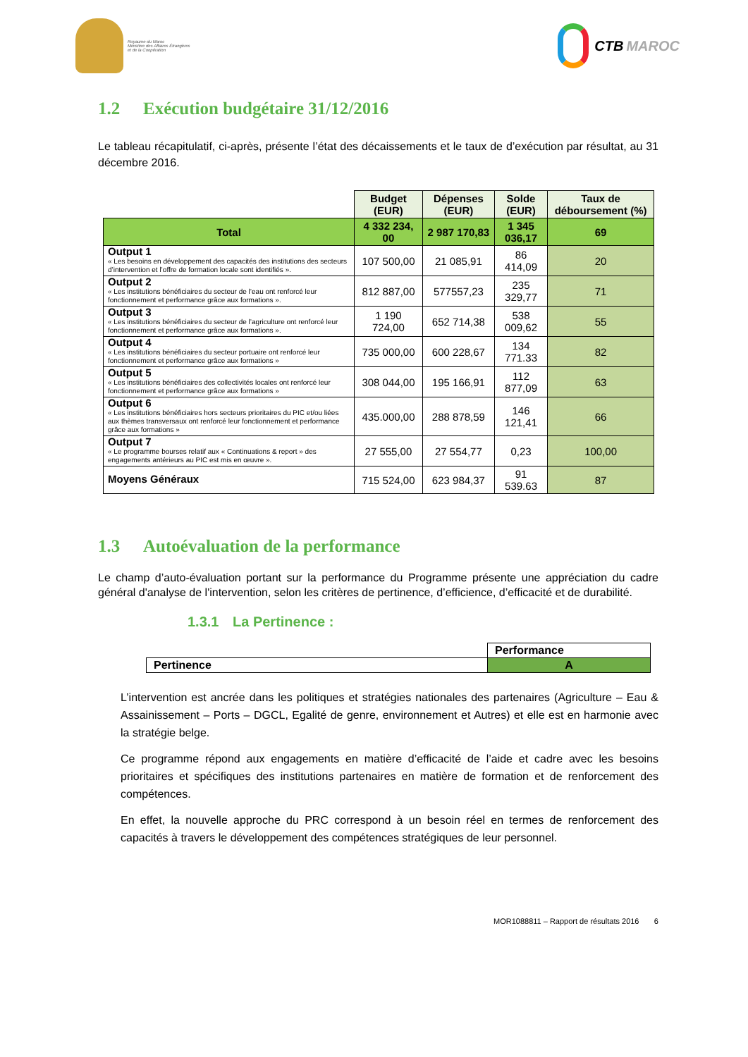Royaume du Maroc
Ministère des Affaires Étrangères
et de la Coopération
CTB MAROC
1.2 Exécution budgétaire 31/12/2016
Le tableau récapitulatif, ci-après, présente l’état des décaissements et le taux de d’exécution par résultat, au 31 décembre 2016.
| | Budget (EUR) | Dépenses (EUR) | Solde (EUR) | Taux de déboursement (%) |
| Total | 4 332 234, 00 | 2 987 170,83 | 1 345 036,17 | 69 |
| Output 1 « Les besoins en développement des capacités des institutions des secteurs d’intervention et l’offre de formation locale sont identifiés ». | 107 500,00 | 21 085,91 | 86 414,09 | 20 |
| Output 2 « Les institutions bénéficiaires du secteur de l’eau ont renforcé leur fonctionnement et performance grâce aux formations ». | 812 887,00 | 577557,23 | 235 329,77 | 71 |
| Output 3 « Les institutions bénéficiaires du secteur de l’agriculture ont renforcé leur fonctionnement et performance grâce aux formations ». | 1 190 724,00 | 652 714,38 | 538 009,62 | 55 |
| Output 4 « Les institutions bénéficiaires du secteur portuaire ont renforcé leur fonctionnement et performance grâce aux formations » | 735 000,00 | 600 228,67 | 134 771.33 | 82 |
| Output 5 « Les institutions bénéficiaires des collectivités locales ont renforcé leur fonctionnement et performance grâce aux formations » | 308 044,00 | 195 166,91 | 112 877,09 | 63 |
| Output 6 « Les institutions bénéficiaires hors secteurs prioritaires du PIC et/ou liées aux thèmes transversaux ont renforcé leur fonctionnement et performance grâce aux formations » | 435.000,00 | 288 878,59 | 146 121,41 | 66 |
| Output 7 « Le programme bourses relatif aux « Continuations & report » des engagements antérieurs au PIC est mis en œuvre ». | 27 555,00 | 27 554,77 | 0,23 | 100,00 |
| Moyens Généraux | 715 524,00 | 623 984,37 | 91 539.63 | 87 |
1.3 Autoévaluation de la performance
Le champ d’auto-évaluation portant sur la performance du Programme présente une appréciation du cadre général d'analyse de l'intervention, selon les critères de pertinence, d’efficience, d’efficacité et de durabilité.
1.3.1 La Pertinence :
| | Performance |
| Pertinence | A |
L’intervention est ancrée dans les politiques et stratégies nationales des partenaires (Agriculture – Eau & Assainissement – Ports – DGCL, Egalité de genre, environnement et Autres) et elle est en harmonie avec la stratégie belge.
Ce programme répond aux engagements en matière d’efficacité de l’aide et cadre avec les besoins prioritaires et spécifiques des institutions partenaires en matière de formation et de renforcement des compétences.
En effet, la nouvelle approche du PRC correspond à un besoin réel en termes de renforcement des capacités à travers le développement des compétences stratégiques de leur personnel.
MOR1088811 – Rapport de résultats 2016 6